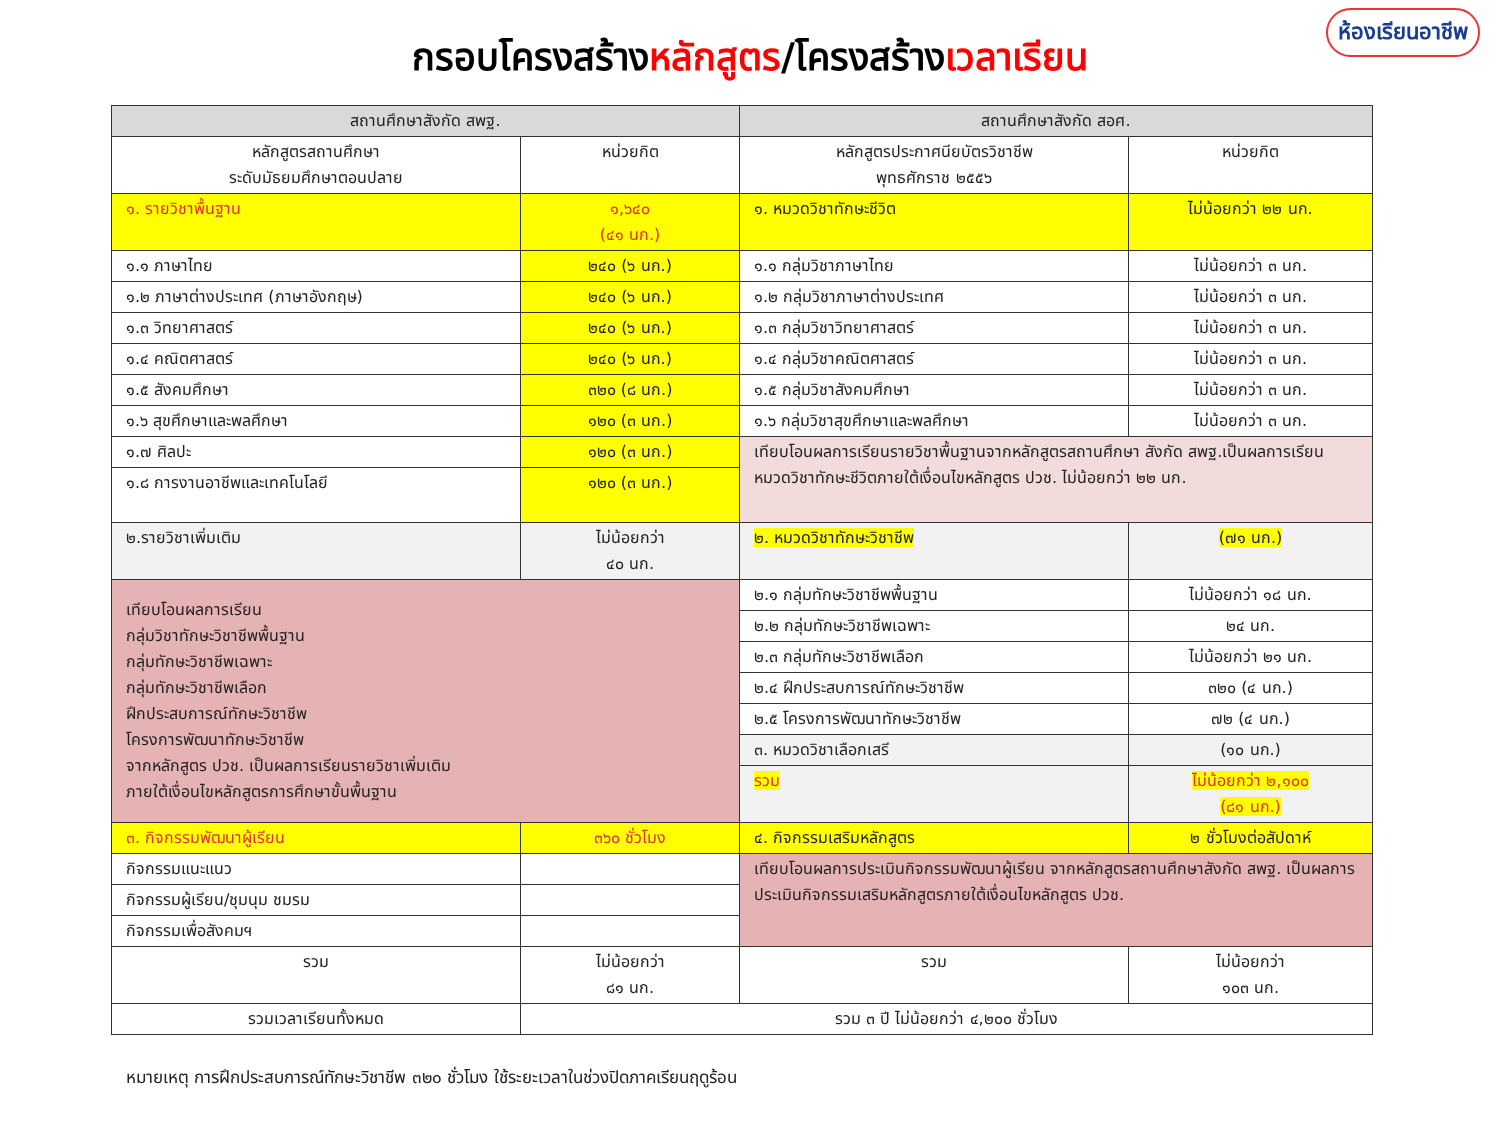ห้องเรียนอาชีพ
กรอบโครงสร้างหลักสูตร/โครงสร้างเวลาเรียน
| สถานศึกษาสังกัด สพฐ. | | สถานศึกษาสังกัด สอศ. | |
| --- | --- | --- | --- |
| หลักสูตรสถานศึกษา ระดับมัธยมศึกษาตอนปลาย | หน่วยกิต | หลักสูตรประกาศนียบัตรวิชาชีพ พุทธศักราช ๒๕๕๖ | หน่วยกิต |
| ๑. รายวิชาพื้นฐาน | ๑,๖๔๐ (๔๑ นก.) | ๑. หมวดวิชาทักษะชีวิต | ไม่น้อยกว่า ๒๒ นก. |
| ๑.๑ ภาษาไทย | ๒๔๐ (๖ นก.) | ๑.๑ กลุ่มวิชาภาษาไทย | ไม่น้อยกว่า ๓ นก. |
| ๑.๒ ภาษาต่างประเทศ (ภาษาอังกฤษ) | ๒๔๐ (๖ นก.) | ๑.๒ กลุ่มวิชาภาษาต่างประเทศ | ไม่น้อยกว่า ๓ นก. |
| ๑.๓ วิทยาศาสตร์ | ๒๔๐ (๖ นก.) | ๑.๓ กลุ่มวิชาวิทยาศาสตร์ | ไม่น้อยกว่า ๓ นก. |
| ๑.๔ คณิตศาสตร์ | ๒๔๐ (๖ นก.) | ๑.๔ กลุ่มวิชาคณิตศาสตร์ | ไม่น้อยกว่า ๓ นก. |
| ๑.๕ สังคมศึกษา | ๓๒๐ (๘ นก.) | ๑.๕ กลุ่มวิชาสังคมศึกษา | ไม่น้อยกว่า ๓ นก. |
| ๑.๖ สุขศึกษาและพลศึกษา | ๑๒๐ (๓ นก.) | ๑.๖ กลุ่มวิชาสุขศึกษาและพลศึกษา | ไม่น้อยกว่า ๓ นก. |
| ๑.๗ ศิลปะ | ๑๒๐ (๓ นก.) | เทียบโอนผลการเรียนรายวิชาพื้นฐานจากหลักสูตรสถานศึกษา สังกัด สพฐ.เป็นผลการเรียนหมวดวิชาทักษะชีวิตภายใต้เงื่อนไขหลักสูตร ปวช. ไม่น้อยกว่า ๒๒ นก. | |
| ๑.๘ การงานอาชีพและเทคโนโลยี | ๑๒๐ (๓ นก.) | | |
| ๒.รายวิชาเพิ่มเติม | ไม่น้อยกว่า ๔๐ นก. | ๒. หมวดวิชาทักษะวิชาชีพ | (๗๑ นก.) |
| เทียบโอนผลการเรียน กลุ่มวิชาทักษะวิชาชีพพื้นฐาน กลุ่มทักษะวิชาชีพเฉพาะ กลุ่มทักษะวิชาชีพเลือก ฝึกประสบการณ์ทักษะวิชาชีพ โครงการพัฒนาทักษะวิชาชีพ จากหลักสูตร ปวช. เป็นผลการเรียนรายวิชาเพิ่มเติม ภายใต้เงื่อนไขหลักสูตรการศึกษาขั้นพื้นฐาน | | ๒.๑ กลุ่มทักษะวิชาชีพพื้นฐาน | ไม่น้อยกว่า ๑๘ นก. |
| | | ๒.๒ กลุ่มทักษะวิชาชีพเฉพาะ | ๒๔ นก. |
| | | ๒.๓ กลุ่มทักษะวิชาชีพเลือก | ไม่น้อยกว่า ๒๑ นก. |
| | | ๒.๔ ฝึกประสบการณ์ทักษะวิชาชีพ | ๓๒๐ (๔ นก.) |
| | | ๒.๕ โครงการพัฒนาทักษะวิชาชีพ | ๗๒ (๔ นก.) |
| | | ๓. หมวดวิชาเลือกเสรี | (๑๐ นก.) |
| | | รวม | ไม่น้อยกว่า ๒,๑๐๐ (๘๑ นก.) |
| ๓. กิจกรรมพัฒนาผู้เรียน | ๓๖๐ ชั่วโมง | ๔. กิจกรรมเสริมหลักสูตร | ๒ ชั่วโมงต่อสัปดาห์ |
| กิจกรรมแนะแนว | | เทียบโอนผลการประเมินกิจกรรมพัฒนาผู้เรียน จากหลักสูตรสถานศึกษาสังกัด สพฐ. เป็นผลการประเมินกิจกรรมเสริมหลักสูตรภายใต้เงื่อนไขหลักสูตร ปวช. | |
| กิจกรรมผู้เรียน/ชุมนุม ชมรม | | | |
| กิจกรรมเพื่อสังคมฯ | | | |
| รวม | ไม่น้อยกว่า ๘๑ นก. | รวม | ไม่น้อยกว่า ๑๐๓ นก. |
| รวมเวลาเรียนทั้งหมด | รวม ๓ ปี ไม่น้อยกว่า ๔,๒๐๐ ชั่วโมง | | |
หมายเหตุ การฝึกประสบการณ์ทักษะวิชาชีพ ๓๒๐ ชั่วโมง ใช้ระยะเวลาในช่วงปิดภาคเรียนฤดูร้อน